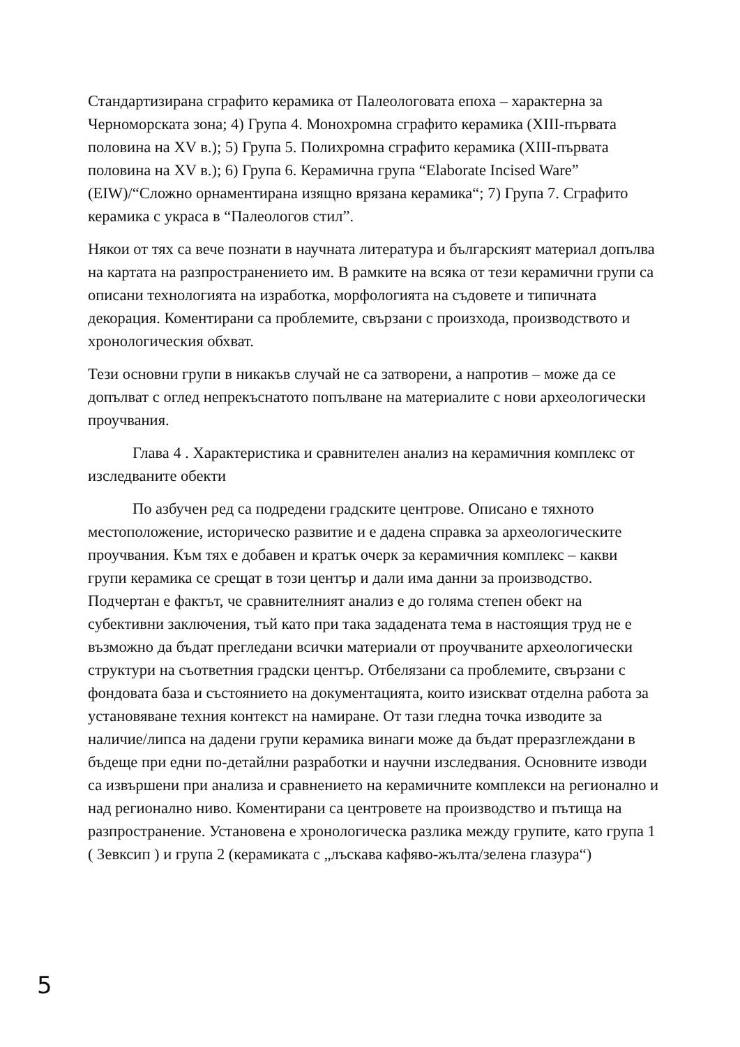Стандартизирана сграфито керамика от Палеологовата епоха – характерна за Черноморската зона; 4) Група 4. Монохромна сграфито керамика (XIII-първата половина на XV в.); 5) Група 5. Полихромна сграфито керамика (XIII-първата половина на XV в.); 6) Група 6. Керамична група “Elaborate Incised Ware” (EIW)/“Сложно орнаментирана изящно врязана керамика“; 7) Група 7. Сграфито керамика с украса в “Палеологов стил”.
Някои от тях са вече познати в научната литература и българският материал допълва на картата на разпространението им. В рамките на всяка от тези керамични групи са описани технологията на изработка, морфологията на съдовете и типичната декорация. Коментирани са проблемите, свързани с произхода, производството и хронологическия обхват.
Тези основни групи в никакъв случай не са затворени, а напротив – може да се допълват с оглед непрекъснатото попълване на материалите с нови археологически проучвания.
Глава 4 . Характеристика и сравнителен анализ на керамичния комплекс от изследваните обекти
По азбучен ред са подредени градските центрове. Описано е тяхното местоположение, историческо развитие и е дадена справка за археологическите проучвания. Към тях е добавен и кратък очерк за керамичния комплекс – какви групи керамика се срещат в този център и дали има данни за производство. Подчертан е фактът, че сравнителният анализ е до голяма степен обект на субективни заключения, тъй като при така зададената тема в настоящия труд не е възможно да бъдат прегледани всички материали от проучваните археологически структури на съответния градски център. Отбелязани са проблемите, свързани с фондовата база и състоянието на документацията, които изискват отделна работа за установяване техния контекст на намиране. От тази гледна точка изводите за наличие/липса на дадени групи керамика винаги може да бъдат преразглеждани в бъдеще при едни по-детайлни разработки и научни изследвания. Основните изводи са извършени при анализа и сравнението на керамичните комплекси на регионално и над регионално ниво. Коментирани са центровете на производство и пътища на разпространение. Установена е хронологическа разлика между групите, като група 1 ( Зевксип ) и група 2 (керамиката с „лъскава кафяво-жълта/зелена глазура“)
5